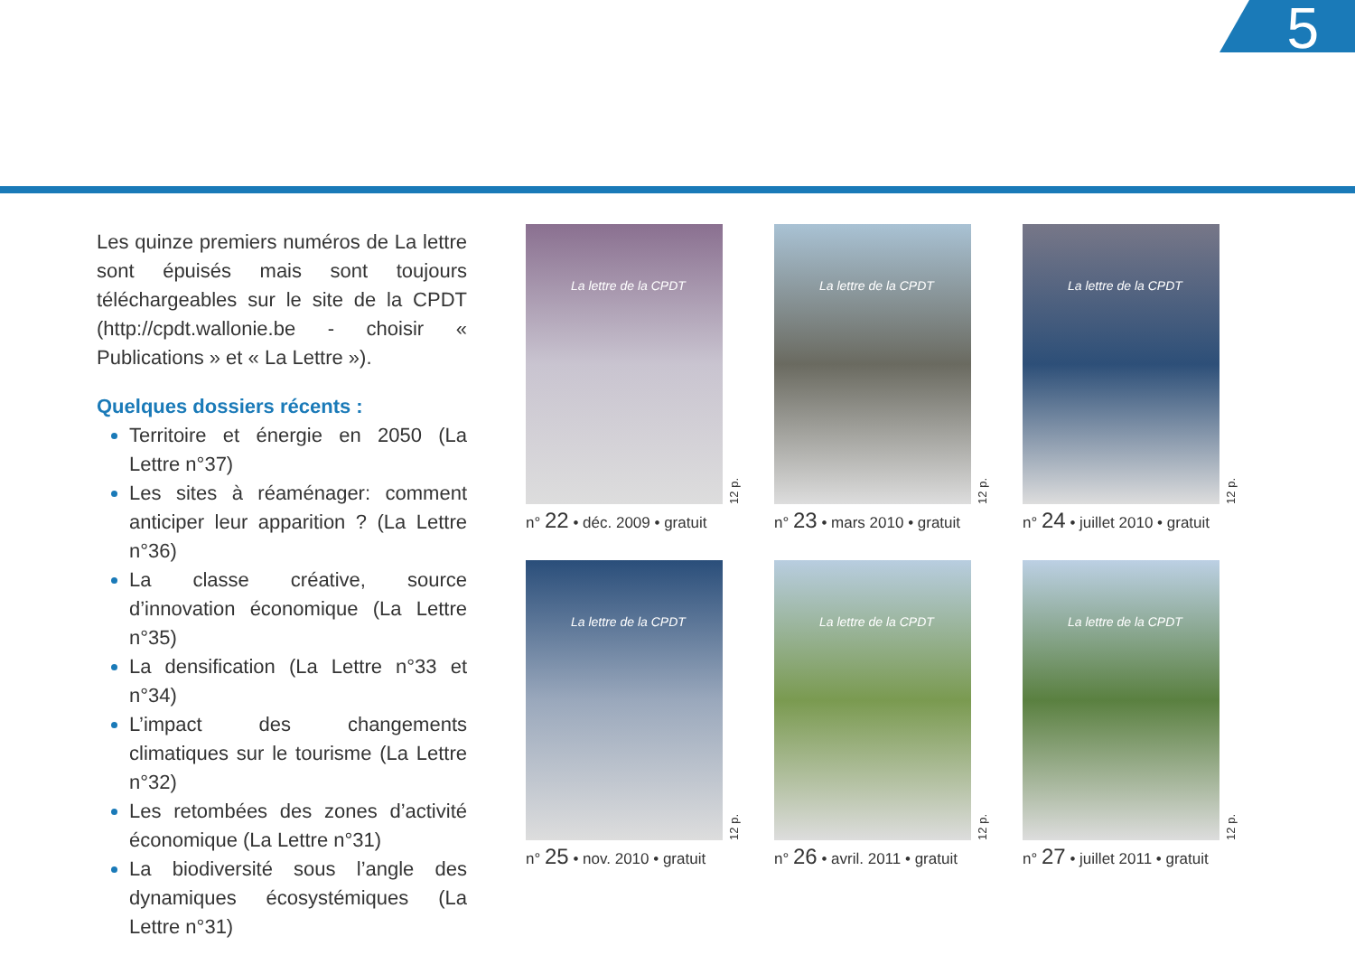5
Les quinze premiers numéros de La lettre sont épuisés mais sont toujours téléchargeables sur le site de la CPDT (http://cpdt.wallonie.be - choisir « Publications » et « La Lettre »).
Quelques dossiers récents :
Territoire et énergie en 2050 (La Lettre n°37)
Les sites à réaménager: comment anticiper leur apparition ? (La Lettre n°36)
La classe créative, source d’innovation économique (La Lettre n°35)
La densification (La Lettre n°33 et n°34)
L’impact des changements climatiques sur le tourisme (La Lettre n°32)
Les retombées des zones d’activité économique (La Lettre n°31)
La biodiversité sous l’angle des dynamiques écosystémiques (La Lettre n°31)
La lettre de la CPDT
12 p.
n° 22 • déc. 2009 • gratuit
La lettre de la CPDT
12 p.
n° 23 • mars 2010 • gratuit
La lettre de la CPDT
12 p.
n° 24 • juillet 2010 • gratuit
La lettre de la CPDT
12 p.
n° 25 • nov. 2010 • gratuit
La lettre de la CPDT
12 p.
n° 26 • avril. 2011 • gratuit
La lettre de la CPDT
12 p.
n° 27 • juillet 2011 • gratuit